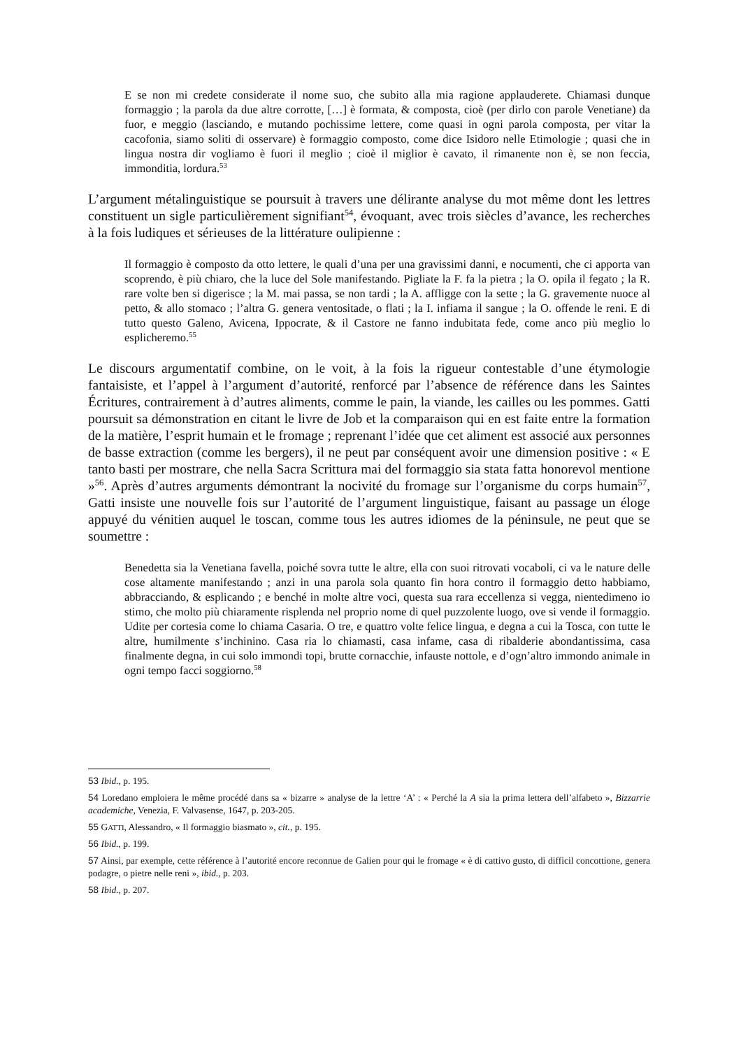E se non mi credete considerate il nome suo, che subito alla mia ragione applauderete. Chiamasi dunque formaggio ; la parola da due altre corrotte, […] è formata, & composta, cioè (per dirlo con parole Venetiane) da fuor, e meggio (lasciando, e mutando pochissime lettere, come quasi in ogni parola composta, per vitar la cacofonia, siamo soliti di osservare) è formaggio composto, come dice Isidoro nelle Etimologie ; quasi che in lingua nostra dir vogliamo è fuori il meglio ; cioè il miglior è cavato, il rimanente non è, se non feccia, immonditia, lordura.<sup>53</sup>
L’argument métalinguistique se poursuit à travers une délirante analyse du mot même dont les lettres constituent un sigle particulièrement signifiant<sup>54</sup>, évoquant, avec trois siècles d’avance, les recherches à la fois ludiques et sérieuses de la littérature oulipienne :
Il formaggio è composto da otto lettere, le quali d’una per una gravissimi danni, e nocumenti, che ci apporta van scoprendo, è più chiaro, che la luce del Sole manifestando. Pigliate la F. fa la pietra ; la O. opila il fegato ; la R. rare volte ben si digerisce ; la M. mai passa, se non tardi ; la A. affligge con la sette ; la G. gravemente nuoce al petto, & allo stomaco ; l’altra G. genera ventositade, o flati ; la I. infiama il sangue ; la O. offende le reni. E di tutto questo Galeno, Avicena, Ippocrate, & il Castore ne fanno indubitata fede, come anco più meglio lo esplicheremo.<sup>55</sup>
Le discours argumentatif combine, on le voit, à la fois la rigueur contestable d’une étymologie fantaisiste, et l’appel à l’argument d’autorité, renforcé par l’absence de référence dans les Saintes Écritures, contrairement à d’autres aliments, comme le pain, la viande, les cailles ou les pommes. Gatti poursuit sa démonstration en citant le livre de Job et la comparaison qui en est faite entre la formation de la matière, l’esprit humain et le fromage ; reprenant l’idée que cet aliment est associé aux personnes de basse extraction (comme les bergers), il ne peut par conséquent avoir une dimension positive : « E tanto basti per mostrare, che nella Sacra Scrittura mai del formaggio sia stata fatta honorevol mentione »<sup>56</sup>. Après d’autres arguments démontrant la nocivité du fromage sur l’organisme du corps humain<sup>57</sup>, Gatti insiste une nouvelle fois sur l’autorité de l’argument linguistique, faisant au passage un éloge appuyé du vénitien auquel le toscan, comme tous les autres idiomes de la péninsule, ne peut que se soumettre :
Benedetta sia la Venetiana favella, poiché sovra tutte le altre, ella con suoi ritrovati vocaboli, ci va le nature delle cose altamente manifestando ; anzi in una parola sola quanto fin hora contro il formaggio detto habbiamo, abbracciando, & esplicando ; e benché in molte altre voci, questa sua rara eccellenza si vegga, nientedimeno io stimo, che molto più chiaramente risplenda nel proprio nome di quel puzzolente luogo, ove si vende il formaggio. Udite per cortesia come lo chiama Casaria. O tre, e quattro volte felice lingua, e degna a cui la Tosca, con tutte le altre, humilmente s’inchinino. Casa ria lo chiamasti, casa infame, casa di ribalderie abondantissima, casa finalmente degna, in cui solo immondi topi, brutte cornacchie, infauste nottole, e d’ogn’altro immondo animale in ogni tempo facci soggiorno.<sup>58</sup>
53 Ibid., p. 195.
54 Loredano emploiera le même procédé dans sa « bizarre » analyse de la lettre ‘A’ : « Perché la A sia la prima lettera dell’alfabeto », Bizzarrie academiche, Venezia, F. Valvasense, 1647, p. 203-205.
55 GATTI, Alessandro, « Il formaggio biasmato », cit., p. 195.
56 Ibid., p. 199.
57 Ainsi, par exemple, cette référence à l’autorité encore reconnue de Galien pour qui le fromage « è di cattivo gusto, di difficil concottione, genera podagre, o pietre nelle reni », ibid., p. 203.
58 Ibid., p. 207.